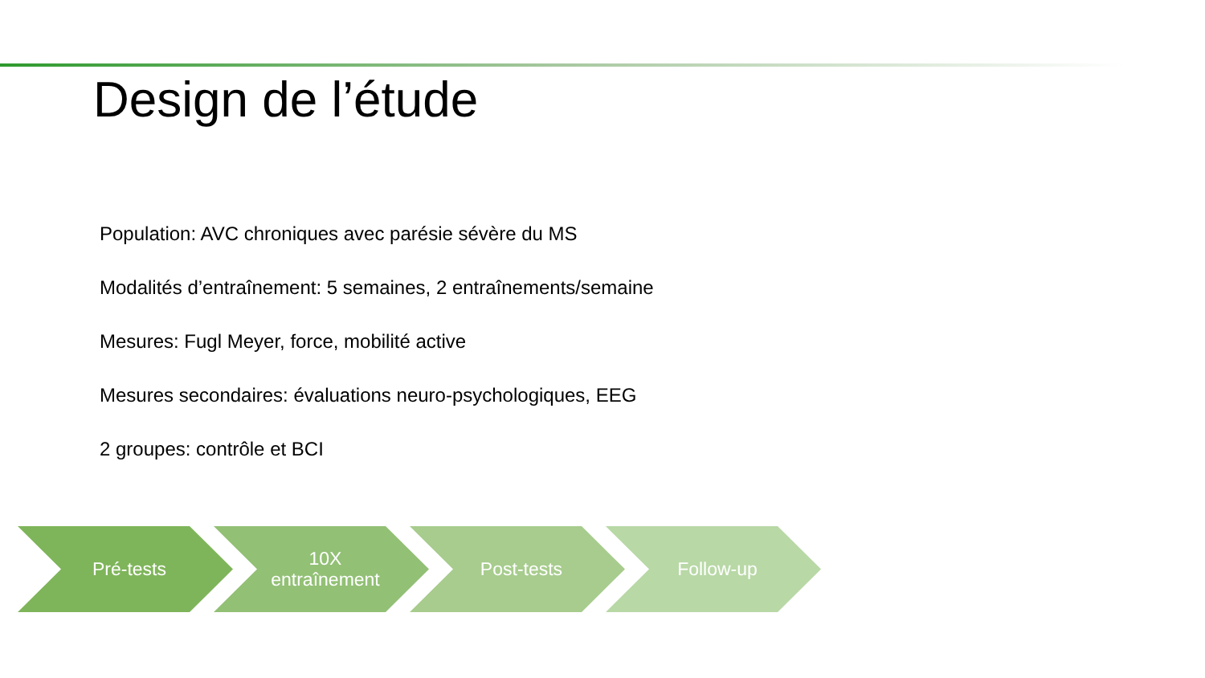Design de l’étude
Population: AVC chroniques avec parésie sévère du MS
Modalités d’entraînement: 5 semaines, 2 entraînements/semaine
Mesures: Fugl Meyer, force, mobilité active
Mesures secondaires: évaluations neuro-psychologiques, EEG
2 groupes: contrôle et BCI
Pré-tests 10X
entraînement
Post-tests Follow-up